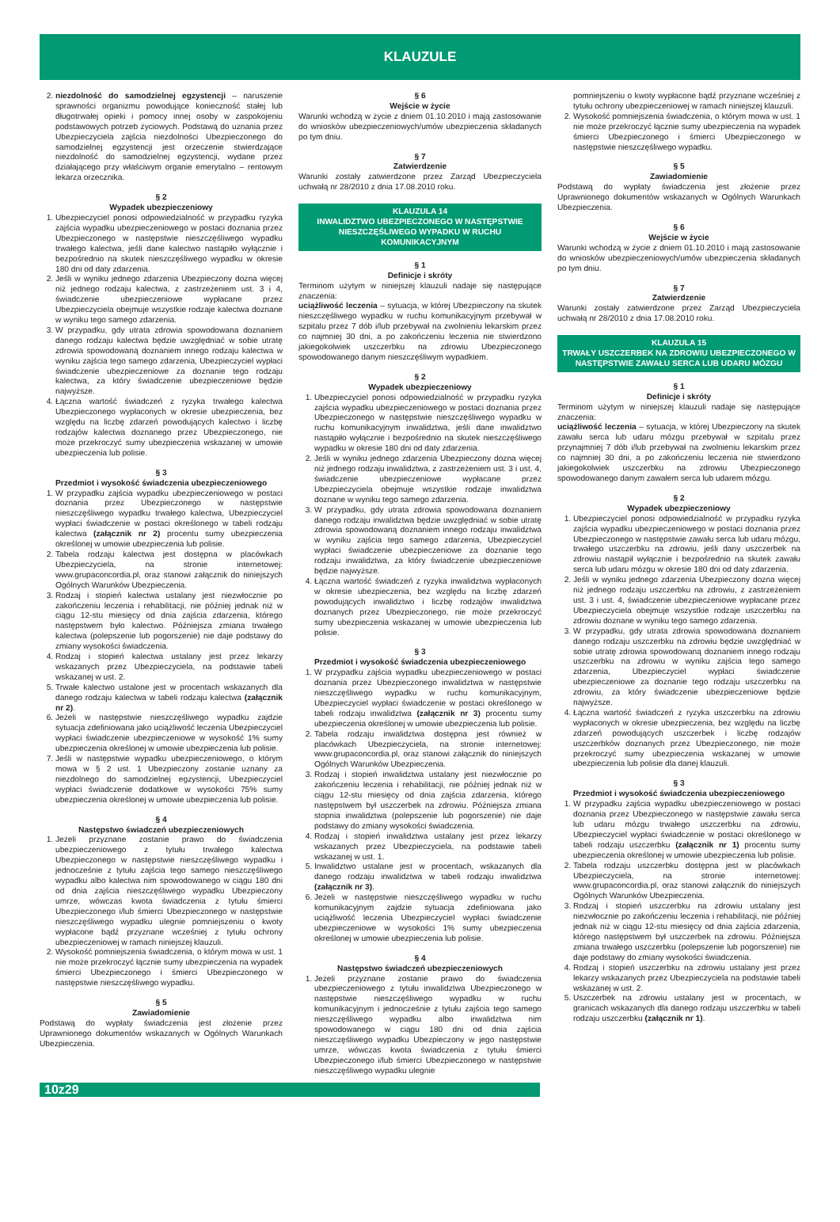KLAUZULE
2. niezdolność do samodzielnej egzystencji – naruszenie sprawności organizmu powodujące konieczność stałej lub długotrwałej opieki i pomocy innej osoby w zaspokojeniu podstawowych potrzeb życiowych. Podstawą do uznania przez Ubezpieczyciela zajścia niezdolności Ubezpieczonego do samodzielnej egzystencji jest orzeczenie stwierdzające niezdolność do samodzielnej egzystencji, wydane przez działającego przy właściwym organie emerytalno – rentowym lekarza orzecznika.
§ 2
Wypadek ubezpieczeniowy
1. Ubezpieczyciel ponosi odpowiedzialność w przypadku ryzyka zajścia wypadku ubezpieczeniowego w postaci doznania przez Ubezpieczonego w następstwie nieszczęśliwego wypadku trwałego kalectwa, jeśli dane kalectwo nastąpiło wyłącznie i bezpośrednio na skutek nieszczęśliwego wypadku w okresie 180 dni od daty zdarzenia.
2. Jeśli w wyniku jednego zdarzenia Ubezpieczony dozna więcej niż jednego rodzaju kalectwa, z zastrzeżeniem ust. 3 i 4, świadczenie ubezpieczeniowe wypłacane przez Ubezpieczyciela obejmuje wszystkie rodzaje kalectwa doznane w wyniku tego samego zdarzenia.
3. W przypadku, gdy utrata zdrowia spowodowana doznaniem danego rodzaju kalectwa będzie uwzględniać w sobie utratę zdrowia spowodowaną doznaniem innego rodzaju kalectwa w wyniku zajścia tego samego zdarzenia, Ubezpieczyciel wypłaci świadczenie ubezpieczeniowe za doznanie tego rodzaju kalectwa, za który świadczenie ubezpieczeniowe będzie najwyższe.
4. Łączna wartość świadczeń z ryzyka trwałego kalectwa Ubezpieczonego wypłaconych w okresie ubezpieczenia, bez względu na liczbę zdarzeń powodujących kalectwo i liczbę rodzajów kalectwa doznanego przez Ubezpieczonego, nie może przekroczyć sumy ubezpieczenia wskazanej w umowie ubezpieczenia lub polisie.
§ 3
Przedmiot i wysokość świadczenia ubezpieczeniowego
1. W przypadku zajścia wypadku ubezpieczeniowego w postaci doznania przez Ubezpieczonego w następstwie nieszczęśliwego wypadku trwałego kalectwa, Ubezpieczyciel wypłaci świadczenie w postaci określonego w tabeli rodzaju kalectwa (załącznik nr 2) procentu sumy ubezpieczenia określonej w umowie ubezpieczenia lub polisie.
2. Tabela rodzaju kalectwa jest dostępna w placówkach Ubezpieczyciela, na stronie internetowej: www.grupaconcordia.pl, oraz stanowi załącznik do niniejszych Ogólnych Warunków Ubezpieczenia.
3. Rodzaj i stopień kalectwa ustalany jest niezwłocznie po zakończeniu leczenia i rehabilitacji, nie później jednak niż w ciągu 12-stu miesięcy od dnia zajścia zdarzenia, którego następstwem było kalectwo. Późniejsza zmiana trwałego kalectwa (polepszenie lub pogorszenie) nie daje podstawy do zmiany wysokości świadczenia.
4. Rodzaj i stopień kalectwa ustalany jest przez lekarzy wskazanych przez Ubezpieczyciela, na podstawie tabeli wskazanej w ust. 2.
5. Trwałe kalectwo ustalone jest w procentach wskazanych dla danego rodzaju kalectwa w tabeli rodzaju kalectwa (załącznik nr 2).
6. Jeżeli w następstwie nieszczęśliwego wypadku zajdzie sytuacja zdefiniowana jako uciążliwość leczenia Ubezpieczyciel wypłaci świadczenie ubezpieczeniowe w wysokość 1% sumy ubezpieczenia określonej w umowie ubezpieczenia lub polisie.
7. Jeśli w następstwie wypadku ubezpieczeniowego, o którym mowa w § 2 ust. 1 Ubezpieczony zostanie uznany za niezdolnego do samodzielnej egzystencji, Ubezpieczyciel wypłaci świadczenie dodatkowe w wysokości 75% sumy ubezpieczenia określonej w umowie ubezpieczenia lub polisie.
§ 4
Następstwo świadczeń ubezpieczeniowych
1. Jeżeli przyznane zostanie prawo do świadczenia ubezpieczeniowego z tytułu trwałego kalectwa Ubezpieczonego w następstwie nieszczęśliwego wypadku i jednocześnie z tytułu zajścia tego samego nieszczęśliwego wypadku albo kalectwa nim spowodowanego w ciągu 180 dni od dnia zajścia nieszczęśliwego wypadku Ubezpieczony umrze, wówczas kwota świadczenia z tytułu śmierci Ubezpieczonego i/lub śmierci Ubezpieczonego w następstwie nieszczęśliwego wypadku ulegnie pomniejszeniu o kwoty wypłacone bądź przyznane wcześniej z tytułu ochrony ubezpieczeniowej w ramach niniejszej klauzuli.
2. Wysokość pomniejszenia świadczenia, o którym mowa w ust. 1 nie może przekroczyć łącznie sumy ubezpieczenia na wypadek śmierci Ubezpieczonego i śmierci Ubezpieczonego w następstwie nieszczęśliwego wypadku.
§ 5
Zawiadomienie
Podstawą do wypłaty świadczenia jest złożenie przez Uprawnionego dokumentów wskazanych w Ogólnych Warunkach Ubezpieczenia.
§ 6
Wejście w życie
Warunki wchodzą w życie z dniem 01.10.2010 i mają zastosowanie do wniosków ubezpieczeniowych/umów ubezpieczenia składanych po tym dniu.
§ 7
Zatwierdzenie
Warunki zostały zatwierdzone przez Zarząd Ubezpieczyciela uchwałą nr 28/2010 z dnia 17.08.2010 roku.
KLAUZULA 14
INWALIDZTWO UBEZPIECZONEGO W NASTĘPSTWIE NIESZCZĘŚLIWEGO WYPADKU W RUCHU KOMUNIKACYJNYM
§ 1
Definicje i skróty
Terminom użytym w niniejszej klauzuli nadaje się następujące znaczenia:
uciążliwość leczenia – sytuacja, w której Ubezpieczony na skutek nieszczęśliwego wypadku w ruchu komunikacyjnym przebywał w szpitalu przez 7 dób i/lub przebywał na zwolnieniu lekarskim przez co najmniej 30 dni, a po zakończeniu leczenia nie stwierdzono jakiegokolwiek uszczerbku na zdrowiu Ubezpieczonego spowodowanego danym nieszczęśliwym wypadkiem.
§ 2
Wypadek ubezpieczeniowy
1. Ubezpieczyciel ponosi odpowiedzialność w przypadku ryzyka zajścia wypadku ubezpieczeniowego w postaci doznania przez Ubezpieczonego w następstwie nieszczęśliwego wypadku w ruchu komunikacyjnym inwalidztwa, jeśli dane inwalidztwo nastąpiło wyłącznie i bezpośrednio na skutek nieszczęśliwego wypadku w okresie 180 dni od daty zdarzenia.
2. Jeśli w wyniku jednego zdarzenia Ubezpieczony dozna więcej niż jednego rodzaju inwalidztwa, z zastrzeżeniem ust. 3 i ust. 4, świadczenie ubezpieczeniowe wypłacane przez Ubezpieczyciela obejmuje wszystkie rodzaje inwalidztwa doznane w wyniku tego samego zdarzenia.
3. W przypadku, gdy utrata zdrowia spowodowana doznaniem danego rodzaju inwalidztwa będzie uwzględniać w sobie utratę zdrowia spowodowaną doznaniem innego rodzaju inwalidztwa w wyniku zajścia tego samego zdarzenia, Ubezpieczyciel wypłaci świadczenie ubezpieczeniowe za doznanie tego rodzaju inwalidztwa, za który świadczenie ubezpieczeniowe będzie najwyższe.
4. Łączna wartość świadczeń z ryzyka inwalidztwa wypłaconych w okresie ubezpieczenia, bez względu na liczbę zdarzeń powodujących inwalidztwo i liczbę rodzajów inwalidztwa doznanych przez Ubezpieczonego, nie może przekroczyć sumy ubezpieczenia wskazanej w umowie ubezpieczenia lub polisie.
§ 3
Przedmiot i wysokość świadczenia ubezpieczeniowego
1. W przypadku zajścia wypadku ubezpieczeniowego w postaci doznania przez Ubezpieczonego inwalidztwa w następstwie nieszczęśliwego wypadku w ruchu komunikacyjnym, Ubezpieczyciel wypłaci świadczenie w postaci określonego w tabeli rodzaju inwalidztwa (załącznik nr 3) procentu sumy ubezpieczenia określonej w umowie ubezpieczenia lub polisie.
2. Tabela rodzaju inwalidztwa dostępna jest również w placówkach Ubezpieczyciela, na stronie internetowej: www.grupaconcordia.pl, oraz stanowi załącznik do niniejszych Ogólnych Warunków Ubezpieczenia.
3. Rodzaj i stopień inwalidztwa ustalany jest niezwłocznie po zakończeniu leczenia i rehabilitacji, nie później jednak niż w ciągu 12-stu miesięcy od dnia zajścia zdarzenia, którego następstwem był uszczerbek na zdrowiu. Późniejsza zmiana stopnia inwalidztwa (polepszenie lub pogorszenie) nie daje podstawy do zmiany wysokości świadczenia.
4. Rodzaj i stopień inwalidztwa ustalany jest przez lekarzy wskazanych przez Ubezpieczyciela, na podstawie tabeli wskazanej w ust. 1.
5. Inwalidztwo ustalane jest w procentach, wskazanych dla danego rodzaju inwalidztwa w tabeli rodzaju inwalidztwa (załącznik nr 3).
6. Jeżeli w następstwie nieszczęśliwego wypadku w ruchu komunikacyjnym zajdzie sytuacja zdefiniowana jako uciążliwość leczenia Ubezpieczyciel wypłaci świadczenie ubezpieczeniowe w wysokości 1% sumy ubezpieczenia określonej w umowie ubezpieczenia lub polisie.
§ 4
Następstwo świadczeń ubezpieczeniowych
1. Jeżeli przyznane zostanie prawo do świadczenia ubezpieczeniowego z tytułu inwalidztwa Ubezpieczonego w następstwie nieszczęśliwego wypadku w ruchu komunikacyjnym i jednocześnie z tytułu zajścia tego samego nieszczęśliwego wypadku albo inwalidztwa nim spowodowanego w ciągu 180 dni od dnia zajścia nieszczęśliwego wypadku Ubezpieczony w jego następstwie umrze, wówczas kwota świadczenia z tytułu śmierci Ubezpieczonego i/lub śmierci Ubezpieczonego w następstwie nieszczęśliwego wypadku ulegnie
pomniejszeniu o kwoty wypłacone bądź przyznane wcześniej z tytułu ochrony ubezpieczeniowej w ramach niniejszej klauzuli.
2. Wysokość pomniejszenia świadczenia, o którym mowa w ust. 1 nie może przekroczyć łącznie sumy ubezpieczenia na wypadek śmierci Ubezpieczonego i śmierci Ubezpieczonego w następstwie nieszczęśliwego wypadku.
§ 5
Zawiadomienie
Podstawą do wypłaty świadczenia jest złożenie przez Uprawnionego dokumentów wskazanych w Ogólnych Warunkach Ubezpieczenia.
§ 6
Wejście w życie
Warunki wchodzą w życie z dniem 01.10.2010 i mają zastosowanie do wniosków ubezpieczeniowych/umów ubezpieczenia składanych po tym dniu.
§ 7
Zatwierdzenie
Warunki zostały zatwierdzone przez Zarząd Ubezpieczyciela uchwałą nr 28/2010 z dnia 17.08.2010 roku.
KLAUZULA 15
TRWAŁY USZCZERBEK NA ZDROWIU UBEZPIECZONEGO W NASTĘPSTWIE ZAWAŁU SERCA LUB UDARU MÓZGU
§ 1
Definicje i skróty
Terminom użytym w niniejszej klauzuli nadaje się następujące znaczenia:
uciążliwość leczenia – sytuacja, w której Ubezpieczony na skutek zawału serca lub udaru mózgu przebywał w szpitalu przez przynajmniej 7 dób i/lub przebywał na zwolnieniu lekarskim przez co najmniej 30 dni, a po zakończeniu leczenia nie stwierdzono jakiegokolwiek uszczerbku na zdrowiu Ubezpieczonego spowodowanego danym zawałem serca lub udarem mózgu.
§ 2
Wypadek ubezpieczeniowy
1. Ubezpieczyciel ponosi odpowiedzialność w przypadku ryzyka zajścia wypadku ubezpieczeniowego w postaci doznania przez Ubezpieczonego w następstwie zawału serca lub udaru mózgu, trwałego uszczerbku na zdrowiu, jeśli dany uszczerbek na zdrowiu nastąpił wyłącznie i bezpośrednio na skutek zawału serca lub udaru mózgu w okresie 180 dni od daty zdarzenia.
2. Jeśli w wyniku jednego zdarzenia Ubezpieczony dozna więcej niż jednego rodzaju uszczerbku na zdrowiu, z zastrzeżeniem ust. 3 i ust. 4, świadczenie ubezpieczeniowe wypłacane przez Ubezpieczyciela obejmuje wszystkie rodzaje uszczerbku na zdrowiu doznane w wyniku tego samego zdarzenia.
3. W przypadku, gdy utrata zdrowia spowodowana doznaniem danego rodzaju uszczerbku na zdrowiu będzie uwzględniać w sobie utratę zdrowia spowodowaną doznaniem innego rodzaju uszczerbku na zdrowiu w wyniku zajścia tego samego zdarzenia, Ubezpieczyciel wypłaci świadczenie ubezpieczeniowe za doznanie tego rodzaju uszczerbku na zdrowiu, za który świadczenie ubezpieczeniowe będzie najwyższe.
4. Łączna wartość świadczeń z ryzyka uszczerbku na zdrowiu wypłaconych w okresie ubezpieczenia, bez względu na liczbę zdarzeń powodujących uszczerbek i liczbę rodzajów uszczerbków doznanych przez Ubezpieczonego, nie może przekroczyć sumy ubezpieczenia wskazanej w umowie ubezpieczenia lub polisie dla danej klauzuli.
§ 3
Przedmiot i wysokość świadczenia ubezpieczeniowego
1. W przypadku zajścia wypadku ubezpieczeniowego w postaci doznania przez Ubezpieczonego w następstwie zawału serca lub udaru mózgu trwałego uszczerbku na zdrowiu, Ubezpieczyciel wypłaci świadczenie w postaci określonego w tabeli rodzaju uszczerbku (załącznik nr 1) procentu sumy ubezpieczenia określonej w umowie ubezpieczenia lub polisie.
2. Tabela rodzaju uszczerbku dostępna jest w placówkach Ubezpieczyciela, na stronie internetowej: www.grupaconcordia.pl, oraz stanowi załącznik do niniejszych Ogólnych Warunków Ubezpieczenia.
3. Rodzaj i stopień uszczerbku na zdrowiu ustalany jest niezwłocznie po zakończeniu leczenia i rehabilitacji, nie później jednak niż w ciągu 12-stu miesięcy od dnia zajścia zdarzenia, którego następstwem był uszczerbek na zdrowiu. Późniejsza zmiana trwałego uszczerbku (polepszenie lub pogorszenie) nie daje podstawy do zmiany wysokości świadczenia.
4. Rodzaj i stopień uszczerbku na zdrowiu ustalany jest przez lekarzy wskazanych przez Ubezpieczyciela na podstawie tabeli wskazanej w ust. 2.
5. Uszczerbek na zdrowiu ustalany jest w procentach, w granicach wskazanych dla danego rodzaju uszczerbku w tabeli rodzaju uszczerbku (załącznik nr 1).
10z29